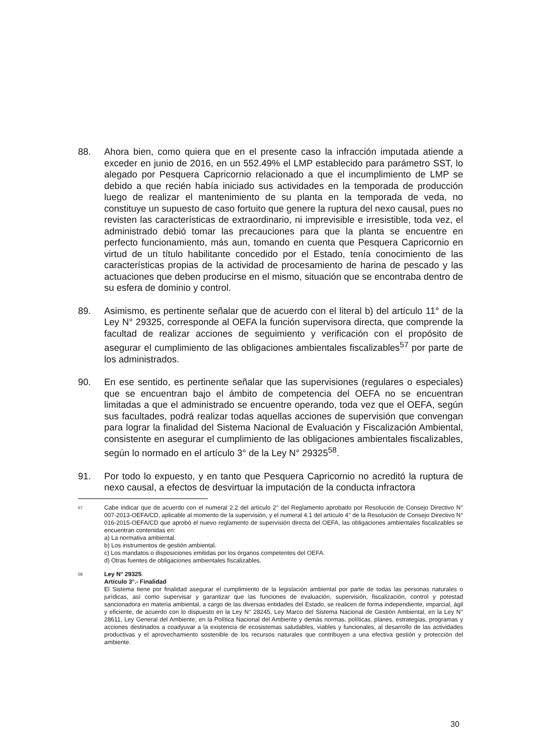88. Ahora bien, como quiera que en el presente caso la infracción imputada atiende a exceder en junio de 2016, en un 552.49% el LMP establecido para parámetro SST, lo alegado por Pesquera Capricornio relacionado a que el incumplimiento de LMP se debido a que recién había iniciado sus actividades en la temporada de producción luego de realizar el mantenimiento de su planta en la temporada de veda, no constituye un supuesto de caso fortuito que genere la ruptura del nexo causal, pues no revisten las características de extraordinario, ni imprevisible e irresistible, toda vez, el administrado debió tomar las precauciones para que la planta se encuentre en perfecto funcionamiento, más aun, tomando en cuenta que Pesquera Capricornio en virtud de un título habilitante concedido por el Estado, tenía conocimiento de las características propias de la actividad de procesamiento de harina de pescado y las actuaciones que deben producirse en el mismo, situación que se encontraba dentro de su esfera de dominio y control.
89. Asimismo, es pertinente señalar que de acuerdo con el literal b) del artículo 11° de la Ley N° 29325, corresponde al OEFA la función supervisora directa, que comprende la facultad de realizar acciones de seguimiento y verificación con el propósito de asegurar el cumplimiento de las obligaciones ambientales fiscalizables<sup>57</sup> por parte de los administrados.
90. En ese sentido, es pertinente señalar que las supervisiones (regulares o especiales) que se encuentran bajo el ámbito de competencia del OEFA no se encuentran limitadas a que el administrado se encuentre operando, toda vez que el OEFA, según sus facultades, podrá realizar todas aquellas acciones de supervisión que convengan para lograr la finalidad del Sistema Nacional de Evaluación y Fiscalización Ambiental, consistente en asegurar el cumplimiento de las obligaciones ambientales fiscalizables, según lo normado en el artículo 3° de la Ley N° 29325<sup>58</sup>.
91. Por todo lo expuesto, y en tanto que Pesquera Capricornio no acreditó la ruptura de nexo causal, a efectos de desvirtuar la imputación de la conducta infractora
57 Cabe indicar que de acuerdo con el numeral 2.2 del artículo 2° del Reglamento aprobado por Resolución de Consejo Directivo N° 007-2013-OEFA/CD, aplicable al momento de la supervisión, y el numeral 4.1 del artículo 4° de la Resolución de Consejo Directivo N° 016-2015-OEFA/CD que aprobó el nuevo reglamento de supervisión directa del OEFA, las obligaciones ambientales fiscalizables se encuentran contenidas en:
a) La normativa ambiental.
b) Los instrumentos de gestión ambiental.
c) Los mandatos o disposiciones emitidas por los órganos competentes del OEFA.
d) Otras fuentes de obligaciones ambientales fiscalizables.
58 Ley N° 29325.
Artículo 3°.- Finalidad
El Sistema tiene por finalidad asegurar el cumplimiento de la legislación ambiental por parte de todas las personas naturales o jurídicas, así como supervisar y garantizar que las funciones de evaluación, supervisión, fiscalización, control y potestad sancionadora en materia ambiental, a cargo de las diversas entidades del Estado, se realicen de forma independiente, imparcial, ágil y eficiente, de acuerdo con lo dispuesto en la Ley N° 28245, Ley Marco del Sistema Nacional de Gestión Ambiental, en la Ley N° 28611, Ley General del Ambiente, en la Política Nacional del Ambiente y demás normas, políticas, planes, estrategias, programas y acciones destinados a coadyuvar a la existencia de ecosistemas saludables, viables y funcionales, al desarrollo de las actividades productivas y el aprovechamiento sostenible de los recursos naturales que contribuyen a una efectiva gestión y protección del ambiente.
30